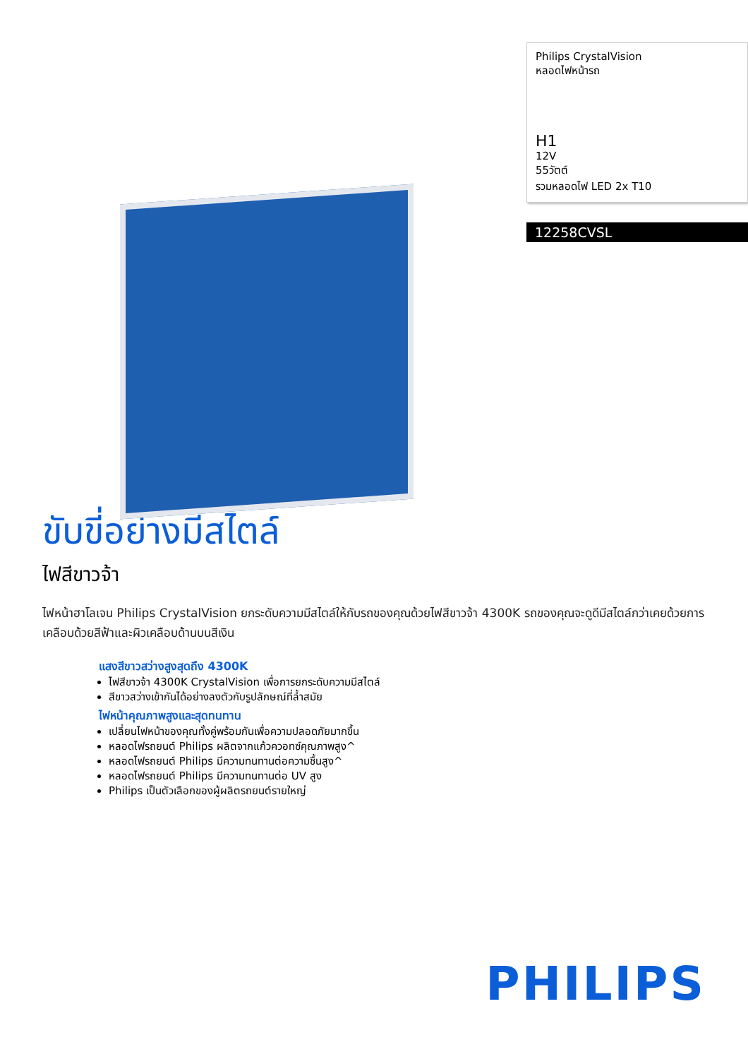Philips CrystalVision
หลอดไฟหน้ารถ
H1
12V
55วัตต์
รวมหลอดไฟ LED 2x T10
12258CVSL
ขับขี่อย่างมีสไตล์
ไฟสีขาวจ้า
ไฟหน้าฮาโลเจน Philips CrystalVision ยกระดับความมีสไตล์ให้กับรถของคุณด้วยไฟสีขาวจ้า 4300K รถของคุณจะดูดีมีสไตล์กว่าเคยด้วยการเคลือบด้วยสีฟ้าและผิวเคลือบด้านบนสีเงิน
แสงสีขาวสว่างสูงสุดถึง 4300K
ไฟสีขาวจ้า 4300K CrystalVision เพื่อการยกระดับความมีสไตล์
สีขาวสว่างเข้ากันได้อย่างลงตัวกับรูปลักษณ์ที่ล้ำสมัย
ไฟหน้าคุณภาพสูงและสุดทนทาน
เปลี่ยนไฟหน้าของคุณทั้งคู่พร้อมกันเพื่อความปลอดภัยมากขึ้น
หลอดไฟรถยนต์ Philips ผลิตจากแก้วควอทซ์คุณภาพสูง^
หลอดไฟรถยนต์ Philips มีความทนทานต่อความชื้นสูง^
หลอดไฟรถยนต์ Philips มีความทนทานต่อ UV สูง
Philips เป็นตัวเลือกของผู้ผลิตรถยนต์รายใหญ่
PHILIPS